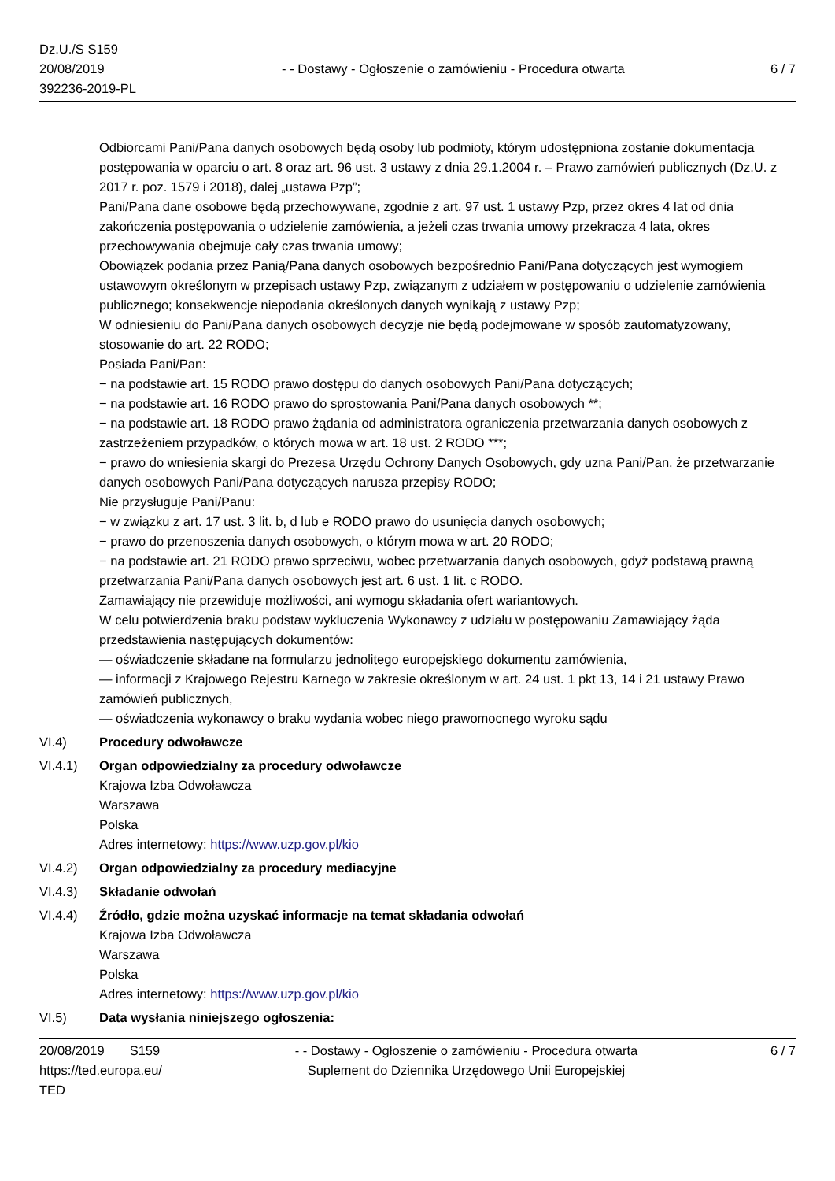Dz.U./S S159
20/08/2019
392236-2019-PL
- - Dostawy - Ogłoszenie o zamówieniu - Procedura otwarta
6 / 7
Odbiorcami Pani/Pana danych osobowych będą osoby lub podmioty, którym udostępniona zostanie dokumentacja postępowania w oparciu o art. 8 oraz art. 96 ust. 3 ustawy z dnia 29.1.2004 r. – Prawo zamówień publicznych (Dz.U. z 2017 r. poz. 1579 i 2018), dalej „ustawa Pzp”;
Pani/Pana dane osobowe będą przechowywane, zgodnie z art. 97 ust. 1 ustawy Pzp, przez okres 4 lat od dnia zakończenia postępowania o udzielenie zamówienia, a jeżeli czas trwania umowy przekracza 4 lata, okres przechowywania obejmuje cały czas trwania umowy;
Obowiązek podania przez Panią/Pana danych osobowych bezpośrednio Pani/Pana dotyczących jest wymogiem ustawowym określonym w przepisach ustawy Pzp, związanym z udziałem w postępowaniu o udzielenie zamówienia publicznego; konsekwencje niepodania określonych danych wynikają z ustawy Pzp;
W odniesieniu do Pani/Pana danych osobowych decyzje nie będą podejmowane w sposób zautomatyzowany, stosowanie do art. 22 RODO;
Posiada Pani/Pan:
− na podstawie art. 15 RODO prawo dostępu do danych osobowych Pani/Pana dotyczących;
− na podstawie art. 16 RODO prawo do sprostowania Pani/Pana danych osobowych **;
− na podstawie art. 18 RODO prawo żądania od administratora ograniczenia przetwarzania danych osobowych z zastrzeżeniem przypadków, o których mowa w art. 18 ust. 2 RODO ***;
− prawo do wniesienia skargi do Prezesa Urzędu Ochrony Danych Osobowych, gdy uzna Pani/Pan, że przetwarzanie danych osobowych Pani/Pana dotyczących narusza przepisy RODO;
Nie przysługuje Pani/Panu:
− w związku z art. 17 ust. 3 lit. b, d lub e RODO prawo do usunięcia danych osobowych;
− prawo do przenoszenia danych osobowych, o którym mowa w art. 20 RODO;
− na podstawie art. 21 RODO prawo sprzeciwu, wobec przetwarzania danych osobowych, gdyż podstawą prawną przetwarzania Pani/Pana danych osobowych jest art. 6 ust. 1 lit. c RODO.
Zamawiający nie przewiduje możliwości, ani wymogu składania ofert wariantowych.
W celu potwierdzenia braku podstaw wykluczenia Wykonawcy z udziału w postępowaniu Zamawiający żąda przedstawienia następujących dokumentów:
— oświadczenie składane na formularzu jednolitego europejskiego dokumentu zamówienia,
— informacji z Krajowego Rejestru Karnego w zakresie określonym w art. 24 ust. 1 pkt 13, 14 i 21 ustawy Prawo zamówień publicznych,
— oświadczenia wykonawcy o braku wydania wobec niego prawomocnego wyroku sądu
VI.4) Procedury odwoławcze
VI.4.1) Organ odpowiedzialny za procedury odwoławcze
Krajowa Izba Odwoławcza
Warszawa
Polska
Adres internetowy: https://www.uzp.gov.pl/kio
VI.4.2) Organ odpowiedzialny za procedury mediacyjne
VI.4.3) Składanie odwołań
VI.4.4) Źródło, gdzie można uzyskać informacje na temat składania odwołań
Krajowa Izba Odwoławcza
Warszawa
Polska
Adres internetowy: https://www.uzp.gov.pl/kio
VI.5) Data wysłania niniejszego ogłoszenia:
20/08/2019 S159
https://ted.europa.eu/
TED
- - Dostawy - Ogłoszenie o zamówieniu - Procedura otwarta
Suplement do Dziennika Urzędowego Unii Europejskiej
6 / 7